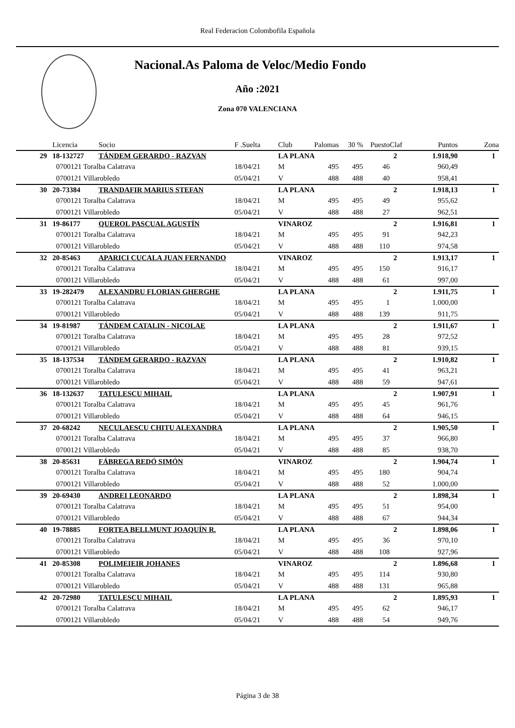Real Federacion Colombofila Española
Nacional.As Paloma de Veloc/Medio Fondo
Año :2021
Zona 070 VALENCIANA
| | Licencia | Socio | F .Suelta | Club | Palomas | 30 % | Puesto | Claf | Puntos | Zona |
| --- | --- | --- | --- | --- | --- | --- | --- | --- | --- | --- |
| 29 | 18-132727 | TÁNDEM GERARDO - RAZVAN | | LA PLANA | | | | 2 | 1.918,90 | 1 |
| | 0700121 Toralba Calatrava | | 18/04/21 | M | 495 | 495 | 46 | | 960,49 | |
| | 0700121 Villarobledo | | 05/04/21 | V | 488 | 488 | 40 | | 958,41 | |
| 30 | 20-73384 | TRANDAFIR MARIUS STEFAN | | LA PLANA | | | | 2 | 1.918,13 | 1 |
| | 0700121 Toralba Calatrava | | 18/04/21 | M | 495 | 495 | 49 | | 955,62 | |
| | 0700121 Villarobledo | | 05/04/21 | V | 488 | 488 | 27 | | 962,51 | |
| 31 | 19-86177 | QUEROL PASCUAL AGUSTÍN | | VINAROZ | | | | 2 | 1.916,81 | 1 |
| | 0700121 Toralba Calatrava | | 18/04/21 | M | 495 | 495 | 91 | | 942,23 | |
| | 0700121 Villarobledo | | 05/04/21 | V | 488 | 488 | 110 | | 974,58 | |
| 32 | 20-85463 | APARICI CUCALA JUAN FERNANDO | | VINAROZ | | | | 2 | 1.913,17 | 1 |
| | 0700121 Toralba Calatrava | | 18/04/21 | M | 495 | 495 | 150 | | 916,17 | |
| | 0700121 Villarobledo | | 05/04/21 | V | 488 | 488 | 61 | | 997,00 | |
| 33 | 19-282479 | ALEXANDRU FLORIAN GHERGHE | | LA PLANA | | | | 2 | 1.911,75 | 1 |
| | 0700121 Toralba Calatrava | | 18/04/21 | M | 495 | 495 | 1 | | 1.000,00 | |
| | 0700121 Villarobledo | | 05/04/21 | V | 488 | 488 | 139 | | 911,75 | |
| 34 | 19-81987 | TÁNDEM CATALIN - NICOLAE | | LA PLANA | | | | 2 | 1.911,67 | 1 |
| | 0700121 Toralba Calatrava | | 18/04/21 | M | 495 | 495 | 28 | | 972,52 | |
| | 0700121 Villarobledo | | 05/04/21 | V | 488 | 488 | 81 | | 939,15 | |
| 35 | 18-137534 | TÁNDEM GERARDO - RAZVAN | | LA PLANA | | | | 2 | 1.910,82 | 1 |
| | 0700121 Toralba Calatrava | | 18/04/21 | M | 495 | 495 | 41 | | 963,21 | |
| | 0700121 Villarobledo | | 05/04/21 | V | 488 | 488 | 59 | | 947,61 | |
| 36 | 18-132637 | TATULESCU MIHAIL | | LA PLANA | | | | 2 | 1.907,91 | 1 |
| | 0700121 Toralba Calatrava | | 18/04/21 | M | 495 | 495 | 45 | | 961,76 | |
| | 0700121 Villarobledo | | 05/04/21 | V | 488 | 488 | 64 | | 946,15 | |
| 37 | 20-68242 | NECULAESCU CHITU ALEXANDRA | | LA PLANA | | | | 2 | 1.905,50 | 1 |
| | 0700121 Toralba Calatrava | | 18/04/21 | M | 495 | 495 | 37 | | 966,80 | |
| | 0700121 Villarobledo | | 05/04/21 | V | 488 | 488 | 85 | | 938,70 | |
| 38 | 20-85631 | FÁBREGA REDÓ SIMÓN | | VINAROZ | | | | 2 | 1.904,74 | 1 |
| | 0700121 Toralba Calatrava | | 18/04/21 | M | 495 | 495 | 180 | | 904,74 | |
| | 0700121 Villarobledo | | 05/04/21 | V | 488 | 488 | 52 | | 1.000,00 | |
| 39 | 20-69430 | ANDREI LEONARDO | | LA PLANA | | | | 2 | 1.898,34 | 1 |
| | 0700121 Toralba Calatrava | | 18/04/21 | M | 495 | 495 | 51 | | 954,00 | |
| | 0700121 Villarobledo | | 05/04/21 | V | 488 | 488 | 67 | | 944,34 | |
| 40 | 19-78885 | FORTEA BELLMUNT JOAQUÍN R. | | LA PLANA | | | | 2 | 1.898,06 | 1 |
| | 0700121 Toralba Calatrava | | 18/04/21 | M | 495 | 495 | 36 | | 970,10 | |
| | 0700121 Villarobledo | | 05/04/21 | V | 488 | 488 | 108 | | 927,96 | |
| 41 | 20-85308 | POLIMEIEIR JOHANES | | VINAROZ | | | | 2 | 1.896,68 | 1 |
| | 0700121 Toralba Calatrava | | 18/04/21 | M | 495 | 495 | 114 | | 930,80 | |
| | 0700121 Villarobledo | | 05/04/21 | V | 488 | 488 | 131 | | 965,88 | |
| 42 | 20-72980 | TATULESCU MIHAIL | | LA PLANA | | | | 2 | 1.895,93 | 1 |
| | 0700121 Toralba Calatrava | | 18/04/21 | M | 495 | 495 | 62 | | 946,17 | |
| | 0700121 Villarobledo | | 05/04/21 | V | 488 | 488 | 54 | | 949,76 | |
Página 3 de 38